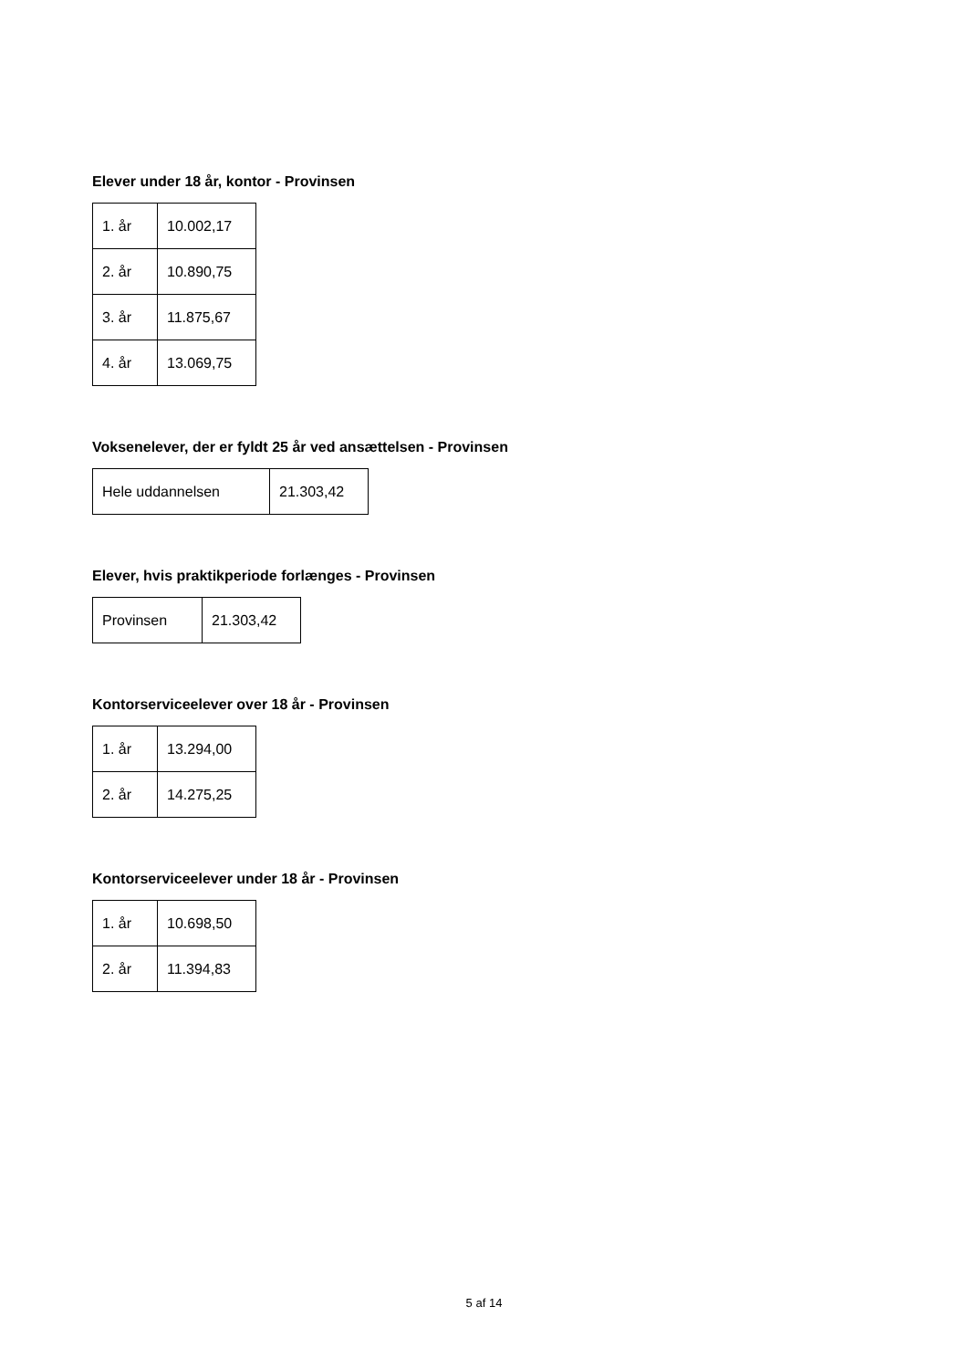Elever under 18 år, kontor - Provinsen
| 1. år | 10.002,17 |
| 2. år | 10.890,75 |
| 3. år | 11.875,67 |
| 4. år | 13.069,75 |
Voksenelever, der er fyldt 25 år ved ansættelsen - Provinsen
| Hele uddannelsen | 21.303,42 |
Elever, hvis praktikperiode forlænges - Provinsen
| Provinsen | 21.303,42 |
Kontorserviceelever over 18 år - Provinsen
| 1. år | 13.294,00 |
| 2. år | 14.275,25 |
Kontorserviceelever under 18 år - Provinsen
| 1. år | 10.698,50 |
| 2. år | 11.394,83 |
5 af 14